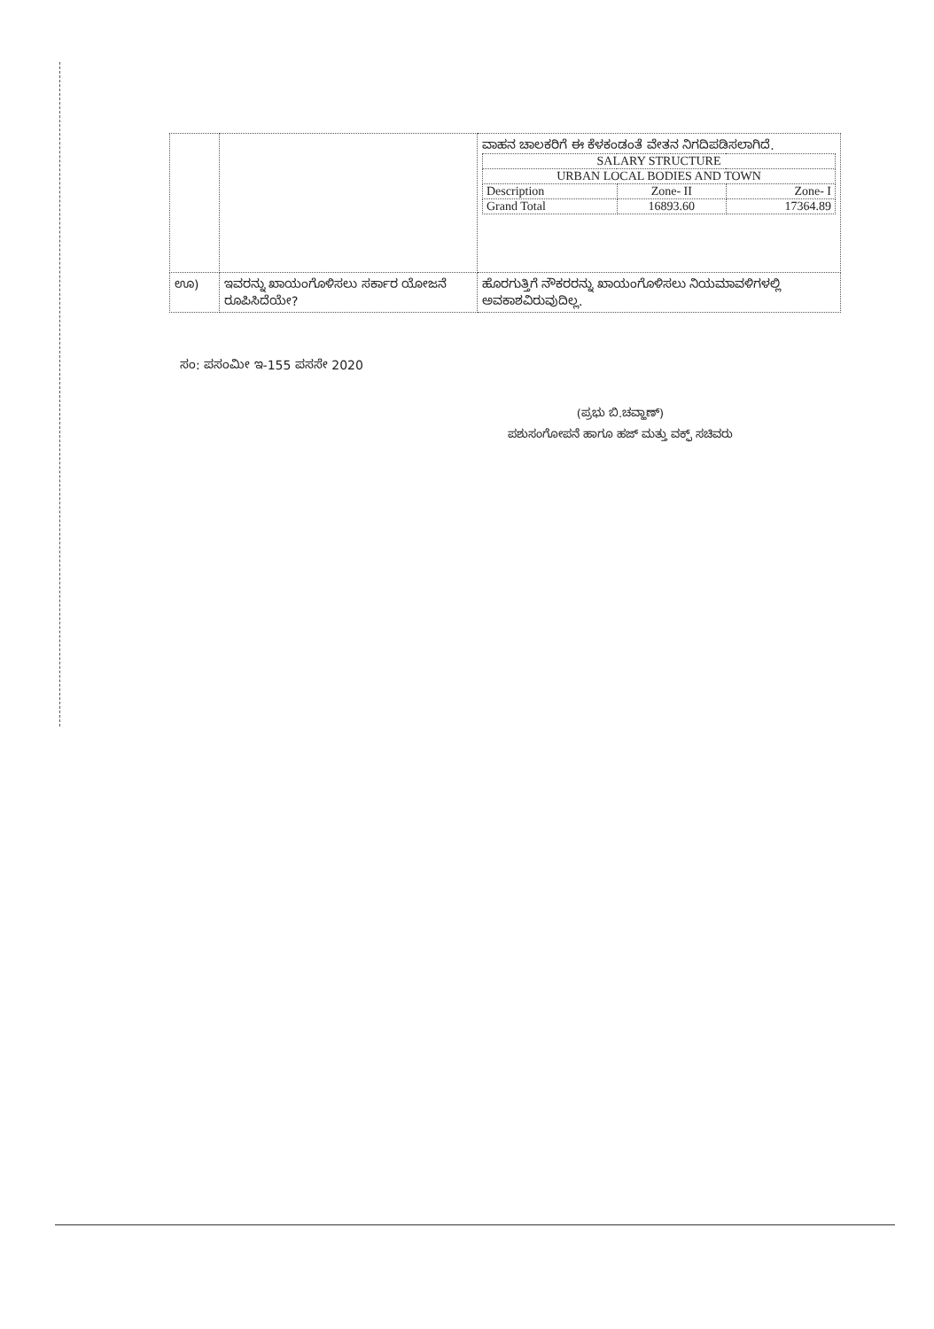| | | ವಾಹನ ಚಾಲಕರಿಗೆ ಈ ಕೆಳಕಂಡಂತೆ ವೇತನ ನಿಗದಿಪಡಿಸಲಾಗಿದೆ. / SALARY STRUCTURE / / / / --- / --- / --- / / URBAN LOCAL BODIES AND TOWN / / / / Description / Zone- II / Zone- I / / Grand Total / 16893.60 / 17364.89 / |
| ಊ) | ಇವರನ್ನು ಖಾಯಂಗೊಳಿಸಲು ಸರ್ಕಾರ ಯೋಜನೆ ರೂಪಿಸಿದೆಯೇ? | ಹೊರಗುತ್ತಿಗೆ ನೌಕರರನ್ನು ಖಾಯಂಗೊಳಿಸಲು ನಿಯಮಾವಳಿಗಳಲ್ಲಿ ಅವಕಾಶವಿರುವುದಿಲ್ಲ. |
ಸಂ: ಪಸಂಮೀ ಇ-155 ಪಸಸೇ 2020
(ಪ್ರಭು ಬಿ.ಚವ್ಹಾಣ್)
ಪಶುಸಂಗೋಪನೆ ಹಾಗೂ ಹಜ್ ಮತ್ತು ವಕ್ಫ್ ಸಚಿವರು